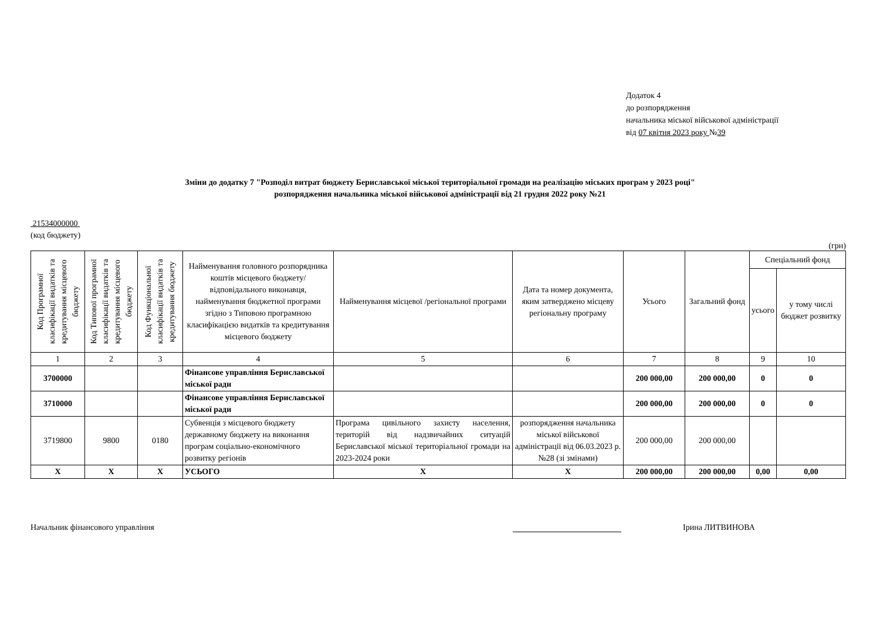Додаток 4
до розпорядження
начальника міської військової адміністрації
від 07 квітня 2023 року №39
Зміни до додатку 7 "Розподіл витрат бюджету Бериславської міської територіальної громади на реалізацію міських програм у 2023 році"
розпорядження начальника міської військової адміністрації від 21 грудня 2022 року №21
21534000000
(код бюджету)
(грн)
| Код Програмної класифікації видатків та кредитування місцевого бюджету | Код Типової програмної класифікації видатків та кредитування місцевого бюджету | Код Функціональної класифікації видатків та кредитування бюджету | Найменування головного розпорядника коштів місцевого бюджету/ відповідального виконавця, найменування бюджетної програми згідно з Типовою програмною класифікацією видатків та кредитування місцевого бюджету | Найменування місцевої /регіональної програми | Дата та номер документа, яким затверджено місцеву регіональну програму | Усього | Загальний фонд | Спеціальний фонд | |
| --- | --- | --- | --- | --- | --- | --- | --- | --- | --- |
| | | | | | | | | усього | у тому числі бюджет розвитку |
| 1 | 2 | 3 | 4 | 5 | 6 | 7 | 8 | 9 | 10 |
| 3700000 | | | Фінансове управління Бериславської міської ради | | | 200 000,00 | 200 000,00 | 0 | 0 |
| 3710000 | | | Фінансове управління Бериславської міської ради | | | 200 000,00 | 200 000,00 | 0 | 0 |
| 3719800 | 9800 | 0180 | Субвенція з місцевого бюджету державному бюджету на виконання програм соціально-економічного розвитку регіонів | Програма цивільного захисту населення, територій від надзвичайних ситуацій Бериславської міської територіальної громади на 2023-2024 роки | розпорядження начальника міської військової адміністрації від 06.03.2023 р. №28 (зі змінами) | 200 000,00 | 200 000,00 | | |
| X | X | X | УСЬОГО | X | X | 200 000,00 | 200 000,00 | 0,00 | 0,00 |
Начальник фінансового управління
Ірина ЛИТВИНОВА